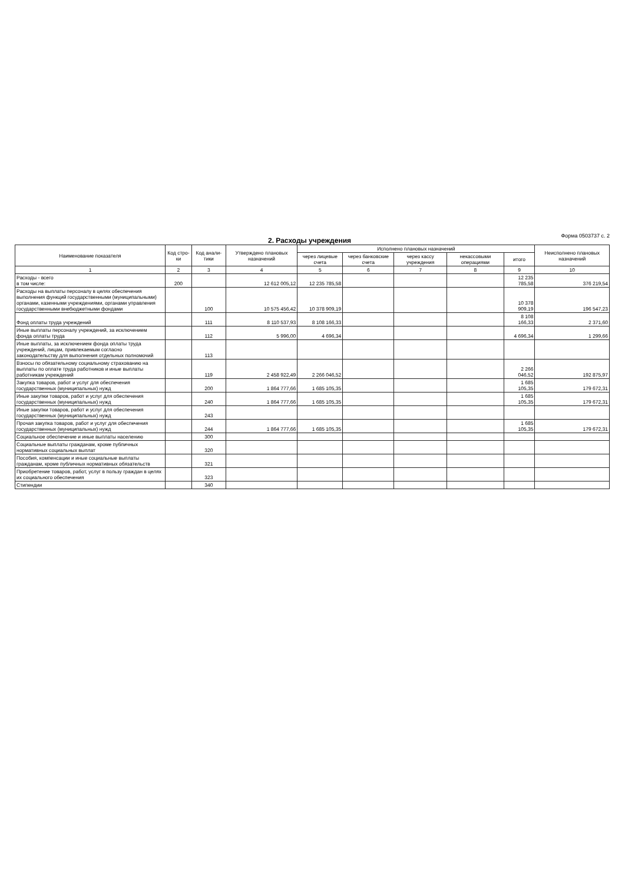2. Расходы учреждения
Форма 0503737 с. 2
| Наименование показателя | Код стро-ки | Код анали-тики | Утверждено плановых назначений | Исполнено плановых назначений | | | | | Неисполнено плановых назначений |
| --- | --- | --- | --- | --- | --- | --- | --- | --- | --- |
| | | | | через лицевые счета | через банковские счета | через кассу учреждения | некассовыми операциями | итого | |
| 1 | 2 | 3 | 4 | 5 | 6 | 7 | 8 | 9 | 10 |
| Расходы - всего в том числе: | 200 | | 12 612 005,12 | 12 235 785,58 | | | | 12 235 785,58 | 376 219,54 |
| Расходы на выплаты персоналу в целях обеспечения выполнения функций государственными (муниципальными) органами, казенными учреждениями, органами управления государственными внебюджетными фондами | | 100 | 10 575 456,42 | 10 378 909,19 | | | | 10 378 909,19 | 196 547,23 |
| Фонд оплаты труда учреждений | | 111 | 8 110 537,93 | 8 108 166,33 | | | | 8 108 166,33 | 2 371,60 |
| Иные выплаты персоналу учреждений, за исключением фонда оплаты труда | | 112 | 5 996,00 | 4 696,34 | | | | 4 696,34 | 1 299,66 |
| Иные выплаты, за исключением фонда оплаты труда учреждений, лицам, привлекаемым согласно законодательству для выполнения отдельных полномочий | | 113 | | | | | | | |
| Взносы по обязательному социальному страхованию на выплаты по оплате труда работников и иные выплаты работникам учреждений | | 119 | 2 458 922,49 | 2 266 046,52 | | | | 2 266 046,52 | 192 875,97 |
| Закупка товаров, работ и услуг для обеспечения государственных (муниципальных) нужд | | 200 | 1 864 777,66 | 1 685 105,35 | | | | 1 685 105,35 | 179 672,31 |
| Иные закупки товаров, работ и услуг для обеспечения государственных (муниципальных) нужд | | 240 | 1 864 777,66 | 1 685 105,35 | | | | 1 685 105,35 | 179 672,31 |
| Иные закупки товаров, работ и услуг для обеспечения государственных (муниципальных) нужд | | 243 | | | | | | | |
| Прочая закупка товаров, работ и услуг для обеспечения государственных (муниципальных) нужд | | 244 | 1 864 777,66 | 1 685 105,35 | | | | 1 685 105,35 | 179 672,31 |
| Социальное обеспечение и иные выплаты населению | | 300 | | | | | | | |
| Социальные выплаты гражданам, кроме публичных нормативных социальных выплат | | 320 | | | | | | | |
| Пособия, компенсации и иные социальные выплаты гражданам, кроме публичных нормативных обязательств | | 321 | | | | | | | |
| Приобретение товаров, работ, услуг в пользу граждан в целях их социального обеспечения | | 323 | | | | | | | |
| Стипендии | | 340 | | | | | | | |